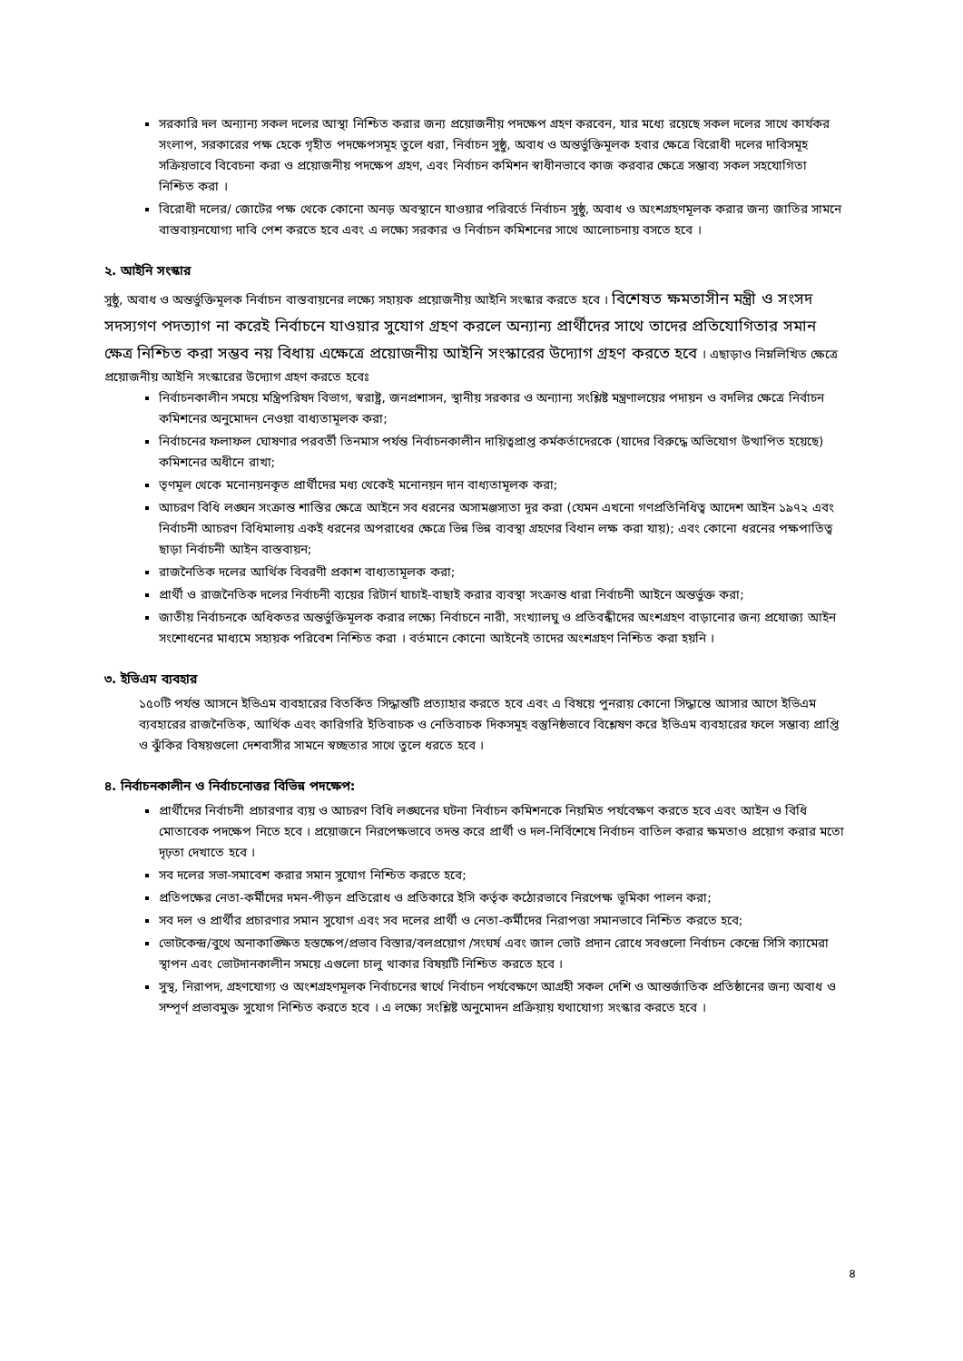সরকারি দল অন্যান্য সকল দলের আস্থা নিশ্চিত করার জন্য প্রয়োজনীয় পদক্ষেপ গ্রহণ করবেন, যার মধ্যে রয়েছে সকল দলের সাথে কার্যকর সংলাপ, সরকারের পক্ষ হেকে গৃহীত পদক্ষেপসমূহ তুলে ধরা, নির্বাচন সুষ্ঠু, অবাধ ও অন্তর্ভুক্তিমূলক হবার ক্ষেত্রে বিরোধী দলের দাবিসমূহ সক্রিয়ভাবে বিবেচনা করা ও প্রয়োজনীয় পদক্ষেপ গ্রহণ, এবং নির্বাচন কমিশন স্বাধীনভাবে কাজ করবার ক্ষেত্রে সম্ভাব্য সকল সহযোগিতা নিশ্চিত করা ।
বিরোধী দলের/ জোটের পক্ষ থেকে কোনো অনড় অবস্থানে যাওয়ার পরিবর্তে নির্বাচন সুষ্ঠু, অবাধ ও অংশগ্রহণমূলক করার জন্য জাতির সামনে বাস্তবায়নযোগ্য দাবি পেশ করতে হবে এবং এ লক্ষ্যে সরকার ও নির্বাচন কমিশনের সাথে আলোচনায় বসতে হবে ।
২. আইনি সংস্কার
সুষ্ঠু, অবাধ ও অন্তর্ভুক্তিমূলক নির্বাচন বাস্তবায়নের লক্ষ্যে সহায়ক প্রয়োজনীয় আইনি সংস্কার করতে হবে । বিশেষত ক্ষমতাসীন মন্ত্রী ও সংসদ সদস্যগণ পদত্যাগ না করেই নির্বাচনে যাওয়ার সুযোগ গ্রহণ করলে অন্যান্য প্রার্থীদের সাথে তাদের প্রতিযোগিতার সমান ক্ষেত্র নিশ্চিত করা সম্ভব নয় বিধায় এক্ষেত্রে প্রয়োজনীয় আইনি সংস্কারের উদ্যোগ গ্রহণ করতে হবে । এছাড়াও নিম্নলিখিত ক্ষেত্রে প্রয়োজনীয় আইনি সংস্কারের উদ্যোগ গ্রহণ করতে হবেঃ
নির্বাচনকালীন সময়ে মন্ত্রিপরিষদ বিভাগ, স্বরাষ্ট্র, জনপ্রশাসন, স্থানীয় সরকার ও অন্যান্য সংশ্লিষ্ট মন্ত্রণালয়ের পদায়ন ও বদলির ক্ষেত্রে নির্বাচন কমিশনের অনুমোদন নেওয়া বাধ্যতামূলক করা;
নির্বাচনের ফলাফল ঘোষণার পরবর্তী তিনমাস পর্যন্ত নির্বাচনকালীন দায়িত্বপ্রাপ্ত কর্মকর্তাদেরকে (যাদের বিরুদ্ধে অভিযোগ উত্থাপিত হয়েছে) কমিশনের অধীনে রাখা;
তৃণমূল থেকে মনোনয়নকৃত প্রার্থীদের মধ্য থেকেই মনোনয়ন দান বাধ্যতামূলক করা;
আচরণ বিধি লঙ্ঘন সংক্রান্ত শাস্তির ক্ষেত্রে আইনে সব ধরনের অসামঞ্জস্যতা দূর করা (যেমন এখনো গণপ্রতিনিধিত্ব আদেশ আইন ১৯৭২ এবং নির্বাচনী আচরণ বিধিমালায় একই ধরনের অপরাধের ক্ষেত্রে ভিন্ন ভিন্ন ব্যবস্থা গ্রহণের বিধান লক্ষ করা যায়); এবং কোনো ধরনের পক্ষপাতিত্ব ছাড়া নির্বাচনী আইন বাস্তবায়ন;
রাজনৈতিক দলের আর্থিক বিবরণী প্রকাশ বাধ্যতামূলক করা;
প্রার্থী ও রাজনৈতিক দলের নির্বাচনী ব্যয়ের রিটার্ন যাচাই-বাছাই করার ব্যবস্থা সংক্রান্ত ধারা নির্বাচনী আইনে অন্তর্ভুক্ত করা;
জাতীয় নির্বাচনকে অধিকতর অন্তর্ভুক্তিমূলক করার লক্ষ্যে নির্বাচনে নারী, সংখ্যালঘু ও প্রতিবন্ধীদের অংশগ্রহণ বাড়ানোর জন্য প্রযোজ্য আইন সংশোধনের মাধ্যমে সহায়ক পরিবেশ নিশ্চিত করা । বর্তমানে কোনো আইনেই তাদের অংশগ্রহণ নিশ্চিত করা হয়নি ।
৩. ইভিএম ব্যবহার
১৫০টি পর্যন্ত আসনে ইভিএম ব্যবহারের বিতর্কিত সিদ্ধান্তটি প্রত্যাহার করতে হবে এবং এ বিষয়ে পুনরায় কোনো সিদ্ধান্তে আসার আগে ইভিএম ব্যবহারের রাজনৈতিক, আর্থিক এবং কারিগরি ইতিবাচক ও নেতিবাচক দিকসমূহ বস্তুনিষ্ঠভাবে বিশ্লেষণ করে ইভিএম ব্যবহারের ফলে সম্ভাব্য প্রাপ্তি ও ঝুঁকির বিষয়গুলো দেশবাসীর সামনে স্বচ্ছতার সাথে তুলে ধরতে হবে ।
৪. নির্বাচনকালীন ও নির্বাচনোত্তর বিভিন্ন পদক্ষেপ:
প্রার্থীদের নির্বাচনী প্রচারণার ব্যয় ও আচরণ বিধি লঙ্ঘনের ঘটনা নির্বাচন কমিশনকে নিয়মিত পর্যবেক্ষণ করতে হবে এবং আইন ও বিধি মোতাবেক পদক্ষেপ নিতে হবে । প্রয়োজনে নিরপেক্ষভাবে তদন্ত করে প্রার্থী ও দল-নির্বিশেষে নির্বাচন বাতিল করার ক্ষমতাও প্রয়োগ করার মতো দৃঢ়তা দেখাতে হবে ।
সব দলের সভা-সমাবেশ করার সমান সুযোগ নিশ্চিত করতে হবে;
প্রতিপক্ষের নেতা-কর্মীদের দমন-পীড়ন প্রতিরোধ ও প্রতিকারে ইসি কর্তৃক কঠোরভাবে নিরপেক্ষ ভূমিকা পালন করা;
সব দল ও প্রার্থীর প্রচারণার সমান সুযোগ এবং সব দলের প্রার্থী ও নেতা-কর্মীদের নিরাপত্তা সমানভাবে নিশ্চিত করতে হবে;
ভোটকেন্দ্র/বুথে অনাকাঙ্ক্ষিত হস্তক্ষেপ/প্রভাব বিস্তার/বলপ্রয়োগ /সংঘর্ষ এবং জাল ভোট প্রদান রোধে সবগুলো নির্বাচন কেন্দ্রে সিসি ক্যামেরা স্থাপন এবং ভোটদানকালীন সময়ে এগুলো চালু থাকার বিষয়টি নিশ্চিত করতে হবে ।
সুস্থ, নিরাপদ, গ্রহণযোগ্য ও অংশগ্রহণমূলক নির্বাচনের স্বার্থে নির্বাচন পর্যবেক্ষণে আগ্রহী সকল দেশি ও আন্তর্জাতিক প্রতিষ্ঠানের জন্য অবাধ ও সম্পূর্ণ প্রভাবমুক্ত সুযোগ নিশ্চিত করতে হবে । এ লক্ষ্যে সংশ্লিষ্ট অনুমোদন প্রক্রিয়ায় যথাযোগ্য সংস্কার করতে হবে ।
৪